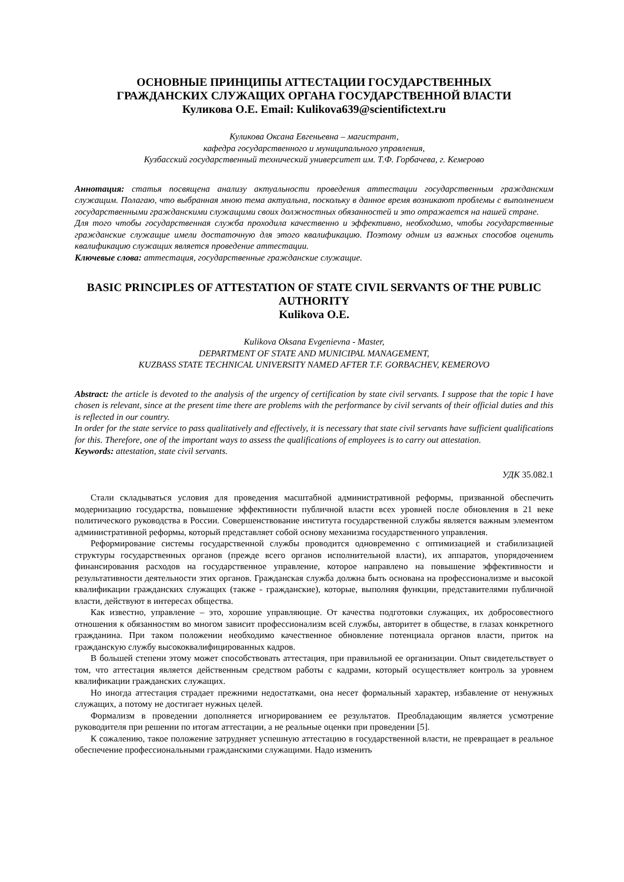ОСНОВНЫЕ ПРИНЦИПЫ АТТЕСТАЦИИ ГОСУДАРСТВЕННЫХ
ГРАЖДАНСКИХ СЛУЖАЩИХ ОРГАНА ГОСУДАРСТВЕННОЙ ВЛАСТИ
Куликова О.Е. Email: Kulikova639@scientifictext.ru
Куликова Оксана Евгеньевна – магистрант,
кафедра государственного и муниципального управления,
Кузбасский государственный технический университет им. Т.Ф. Горбачева, г. Кемерово
Аннотация: статья посвящена анализу актуальности проведения аттестации государственным гражданским служащим. Полагаю, что выбранная мною тема актуальна, поскольку в данное время возникают проблемы с выполнением государственными гражданскими служащими своих должностных обязанностей и это отражается на нашей стране.
Для того чтобы государственная служба проходила качественно и эффективно, необходимо, чтобы государственные гражданские служащие имели достаточную для этого квалификацию. Поэтому одним из важных способов оценить квалификацию служащих является проведение аттестации.
Ключевые слова: аттестация, государственные гражданские служащие.
BASIC PRINCIPLES OF ATTESTATION OF STATE CIVIL SERVANTS OF THE PUBLIC AUTHORITY
Kulikova O.E.
Kulikova Oksana Evgenievna - Master,
DEPARTMENT OF STATE AND MUNICIPAL MANAGEMENT,
KUZBASS STATE TECHNICAL UNIVERSITY NAMED AFTER T.F. GORBACHEV, KEMEROVO
Abstract: the article is devoted to the analysis of the urgency of certification by state civil servants. I suppose that the topic I have chosen is relevant, since at the present time there are problems with the performance by civil servants of their official duties and this is reflected in our country.
In order for the state service to pass qualitatively and effectively, it is necessary that state civil servants have sufficient qualifications for this. Therefore, one of the important ways to assess the qualifications of employees is to carry out attestation.
Keywords: attestation, state civil servants.
УДК 35.082.1
Стали складываться условия для проведения масштабной административной реформы, призванной обеспечить модернизацию государства, повышение эффективности публичной власти всех уровней после обновления в 21 веке политического руководства в России. Совершенствование института государственной службы является важным элементом административной реформы, который представляет собой основу механизма государственного управления.
Реформирование системы государственной службы проводится одновременно с оптимизацией и стабилизацией структуры государственных органов (прежде всего органов исполнительной власти), их аппаратов, упорядочением финансирования расходов на государственное управление, которое направлено на повышение эффективности и результативности деятельности этих органов. Гражданская служба должна быть основана на профессионализме и высокой квалификации гражданских служащих (также - гражданские), которые, выполняя функции, представителями публичной власти, действуют в интересах общества.
Как известно, управление – это, хорошие управляющие. От качества подготовки служащих, их добросовестного отношения к обязанностям во многом зависит профессионализм всей службы, авторитет в обществе, в глазах конкретного гражданина. При таком положении необходимо качественное обновление потенциала органов власти, приток на гражданскую службу высококвалифицированных кадров.
В большей степени этому может способствовать аттестация, при правильной ее организации. Опыт свидетельствует о том, что аттестация является действенным средством работы с кадрами, который осуществляет контроль за уровнем квалификации гражданских служащих.
Но иногда аттестация страдает прежними недостатками, она несет формальный характер, избавление от ненужных служащих, а потому не достигает нужных целей.
Формализм в проведении дополняется игнорированием ее результатов. Преобладающим является усмотрение руководителя при решении по итогам аттестации, а не реальные оценки при проведении [5].
К сожалению, такое положение затрудняет успешную аттестацию в государственной власти, не превращает в реальное обеспечение профессиональными гражданскими служащими. Надо изменить